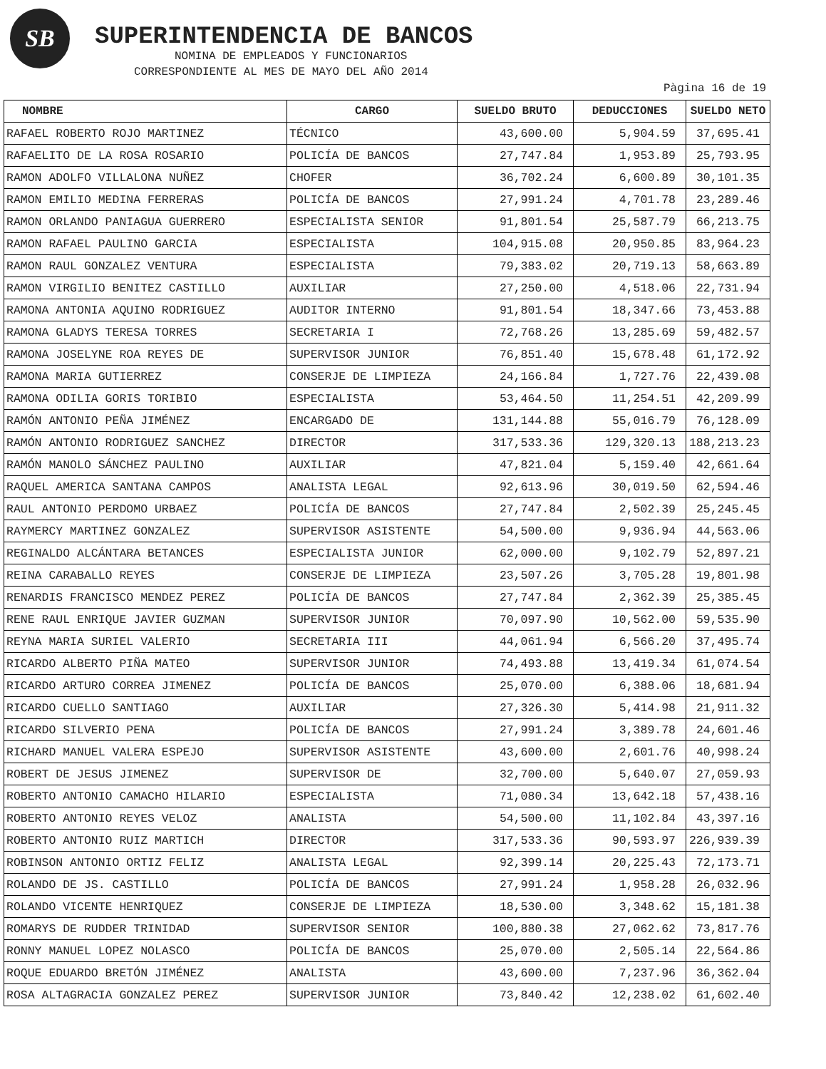SB SUPERINTENDENCIA DE BANCOS
NOMINA DE EMPLEADOS Y FUNCIONARIOS
CORRESPONDIENTE AL MES DE MAYO DEL AÑO 2014
Pàgina 16 de 19
| NOMBRE | CARGO | SUELDO BRUTO | DEDUCCIONES | SUELDO NETO |
| --- | --- | --- | --- | --- |
| RAFAEL ROBERTO ROJO MARTINEZ | TÉCNICO | 43,600.00 | 5,904.59 | 37,695.41 |
| RAFAELITO DE LA ROSA ROSARIO | POLICÍA DE BANCOS | 27,747.84 | 1,953.89 | 25,793.95 |
| RAMON ADOLFO VILLALONA NUÑEZ | CHOFER | 36,702.24 | 6,600.89 | 30,101.35 |
| RAMON EMILIO MEDINA FERRERAS | POLICÍA DE BANCOS | 27,991.24 | 4,701.78 | 23,289.46 |
| RAMON ORLANDO PANIAGUA GUERRERO | ESPECIALISTA SENIOR | 91,801.54 | 25,587.79 | 66,213.75 |
| RAMON RAFAEL PAULINO GARCIA | ESPECIALISTA | 104,915.08 | 20,950.85 | 83,964.23 |
| RAMON RAUL GONZALEZ VENTURA | ESPECIALISTA | 79,383.02 | 20,719.13 | 58,663.89 |
| RAMON VIRGILIO BENITEZ CASTILLO | AUXILIAR | 27,250.00 | 4,518.06 | 22,731.94 |
| RAMONA ANTONIA AQUINO RODRIGUEZ | AUDITOR INTERNO | 91,801.54 | 18,347.66 | 73,453.88 |
| RAMONA GLADYS TERESA TORRES | SECRETARIA I | 72,768.26 | 13,285.69 | 59,482.57 |
| RAMONA JOSELYNE ROA REYES DE | SUPERVISOR JUNIOR | 76,851.40 | 15,678.48 | 61,172.92 |
| RAMONA MARIA GUTIERREZ | CONSERJE DE LIMPIEZA | 24,166.84 | 1,727.76 | 22,439.08 |
| RAMONA ODILIA GORIS TORIBIO | ESPECIALISTA | 53,464.50 | 11,254.51 | 42,209.99 |
| RAMÓN ANTONIO PEÑA JIMÉNEZ | ENCARGADO DE | 131,144.88 | 55,016.79 | 76,128.09 |
| RAMÓN ANTONIO RODRIGUEZ SANCHEZ | DIRECTOR | 317,533.36 | 129,320.13 | 188,213.23 |
| RAMÓN MANOLO SÁNCHEZ PAULINO | AUXILIAR | 47,821.04 | 5,159.40 | 42,661.64 |
| RAQUEL AMERICA SANTANA CAMPOS | ANALISTA LEGAL | 92,613.96 | 30,019.50 | 62,594.46 |
| RAUL ANTONIO PERDOMO URBAEZ | POLICÍA DE BANCOS | 27,747.84 | 2,502.39 | 25,245.45 |
| RAYMERCY MARTINEZ GONZALEZ | SUPERVISOR ASISTENTE | 54,500.00 | 9,936.94 | 44,563.06 |
| REGINALDO ALCÁNTARA BETANCES | ESPECIALISTA JUNIOR | 62,000.00 | 9,102.79 | 52,897.21 |
| REINA CARABALLO REYES | CONSERJE DE LIMPIEZA | 23,507.26 | 3,705.28 | 19,801.98 |
| RENARDIS FRANCISCO MENDEZ PEREZ | POLICÍA DE BANCOS | 27,747.84 | 2,362.39 | 25,385.45 |
| RENE RAUL ENRIQUE JAVIER GUZMAN | SUPERVISOR JUNIOR | 70,097.90 | 10,562.00 | 59,535.90 |
| REYNA MARIA SURIEL VALERIO | SECRETARIA III | 44,061.94 | 6,566.20 | 37,495.74 |
| RICARDO ALBERTO PIÑA MATEO | SUPERVISOR JUNIOR | 74,493.88 | 13,419.34 | 61,074.54 |
| RICARDO ARTURO CORREA JIMENEZ | POLICÍA DE BANCOS | 25,070.00 | 6,388.06 | 18,681.94 |
| RICARDO CUELLO SANTIAGO | AUXILIAR | 27,326.30 | 5,414.98 | 21,911.32 |
| RICARDO SILVERIO PENA | POLICÍA DE BANCOS | 27,991.24 | 3,389.78 | 24,601.46 |
| RICHARD MANUEL VALERA ESPEJO | SUPERVISOR ASISTENTE | 43,600.00 | 2,601.76 | 40,998.24 |
| ROBERT DE JESUS JIMENEZ | SUPERVISOR DE | 32,700.00 | 5,640.07 | 27,059.93 |
| ROBERTO ANTONIO CAMACHO HILARIO | ESPECIALISTA | 71,080.34 | 13,642.18 | 57,438.16 |
| ROBERTO ANTONIO REYES VELOZ | ANALISTA | 54,500.00 | 11,102.84 | 43,397.16 |
| ROBERTO ANTONIO RUIZ MARTICH | DIRECTOR | 317,533.36 | 90,593.97 | 226,939.39 |
| ROBINSON ANTONIO ORTIZ FELIZ | ANALISTA LEGAL | 92,399.14 | 20,225.43 | 72,173.71 |
| ROLANDO DE JS. CASTILLO | POLICÍA DE BANCOS | 27,991.24 | 1,958.28 | 26,032.96 |
| ROLANDO VICENTE HENRIQUEZ | CONSERJE DE LIMPIEZA | 18,530.00 | 3,348.62 | 15,181.38 |
| ROMARYS DE RUDDER TRINIDAD | SUPERVISOR SENIOR | 100,880.38 | 27,062.62 | 73,817.76 |
| RONNY MANUEL LOPEZ NOLASCO | POLICÍA DE BANCOS | 25,070.00 | 2,505.14 | 22,564.86 |
| ROQUE EDUARDO BRETÓN JIMÉNEZ | ANALISTA | 43,600.00 | 7,237.96 | 36,362.04 |
| ROSA ALTAGRACIA GONZALEZ PEREZ | SUPERVISOR JUNIOR | 73,840.42 | 12,238.02 | 61,602.40 |